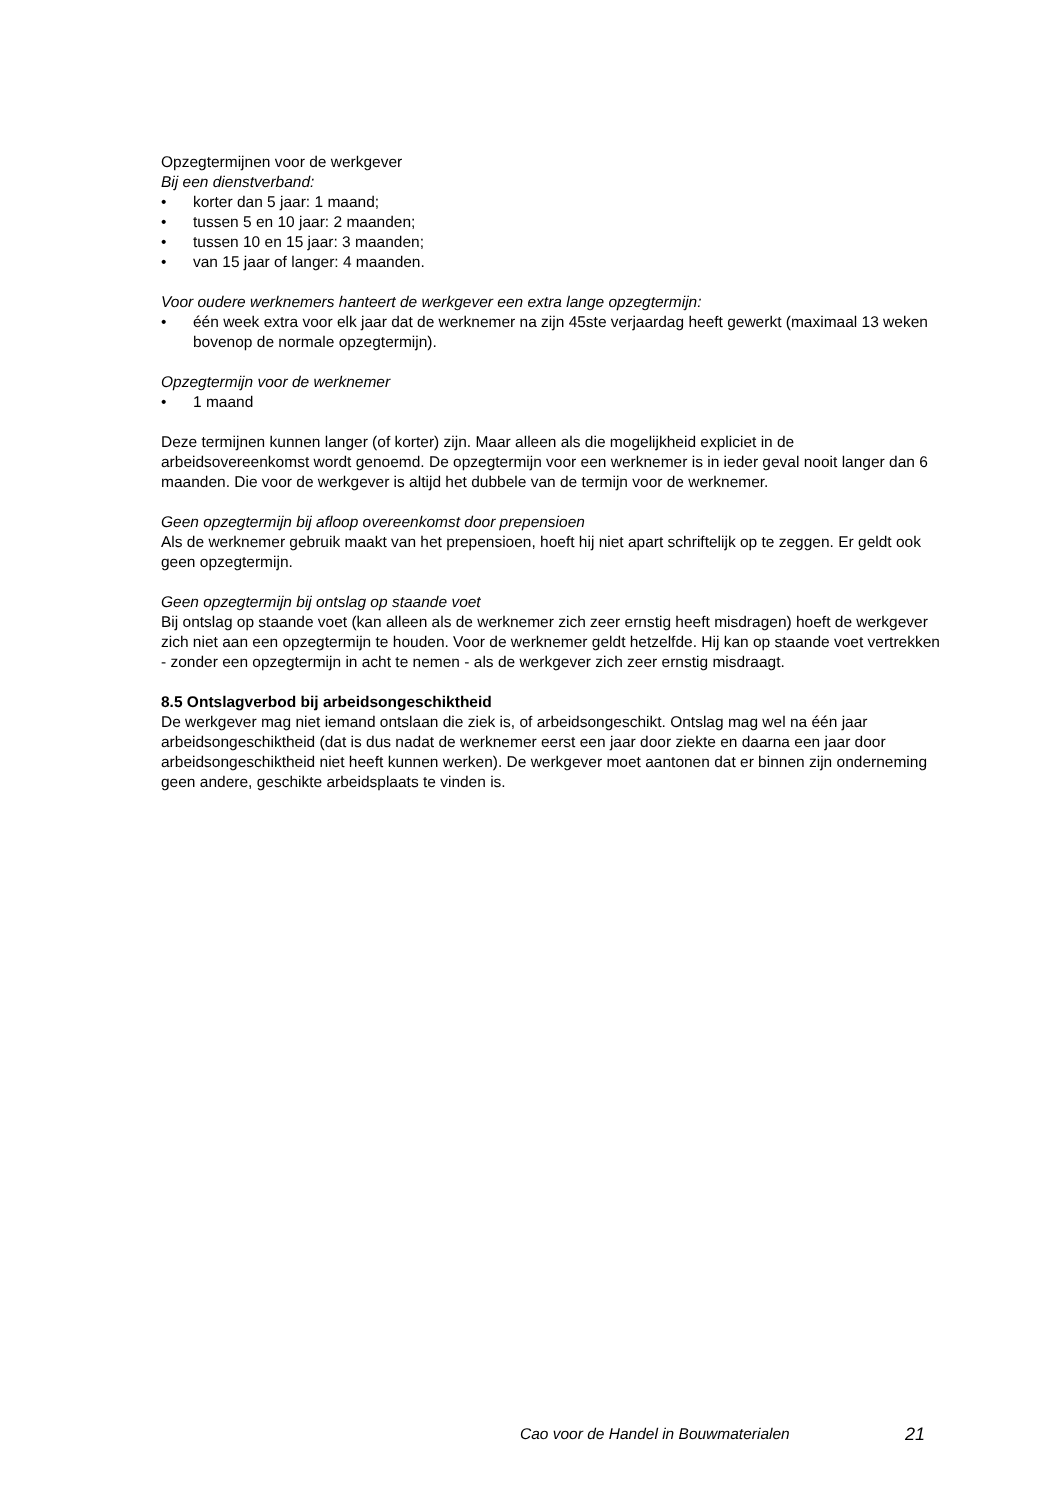Opzegtermijnen voor de werkgever
Bij een dienstverband:
• korter dan 5 jaar: 1 maand;
• tussen 5 en 10 jaar: 2 maanden;
• tussen 10 en 15 jaar: 3 maanden;
• van 15 jaar of langer: 4 maanden.
Voor oudere werknemers hanteert de werkgever een extra lange opzegtermijn:
• één week extra voor elk jaar dat de werknemer na zijn 45ste verjaardag heeft gewerkt (maximaal 13 weken bovenop de normale opzegtermijn).
Opzegtermijn voor de werknemer
• 1 maand
Deze termijnen kunnen langer (of korter) zijn. Maar alleen als die mogelijkheid expliciet in de arbeidsovereenkomst wordt genoemd. De opzegtermijn voor een werknemer is in ieder geval nooit langer dan 6 maanden. Die voor de werkgever is altijd het dubbele van de termijn voor de werknemer.
Geen opzegtermijn bij afloop overeenkomst door prepensioen
Als de werknemer gebruik maakt van het prepensioen, hoeft hij niet apart schriftelijk op te zeggen. Er geldt ook geen opzegtermijn.
Geen opzegtermijn bij ontslag op staande voet
Bij ontslag op staande voet (kan alleen als de werknemer zich zeer ernstig heeft misdragen) hoeft de werkgever zich niet aan een opzegtermijn te houden. Voor de werknemer geldt hetzelfde. Hij kan op staande voet vertrekken - zonder een opzegtermijn in acht te nemen - als de werkgever zich zeer ernstig misdraagt.
8.5 Ontslagverbod bij arbeidsongeschiktheid
De werkgever mag niet iemand ontslaan die ziek is, of arbeidsongeschikt. Ontslag mag wel na één jaar arbeidsongeschiktheid (dat is dus nadat de werknemer eerst een jaar door ziekte en daarna een jaar door arbeidsongeschiktheid niet heeft kunnen werken). De werkgever moet aantonen dat er binnen zijn onderneming geen andere, geschikte arbeidsplaats te vinden is.
Cao voor de Handel in Bouwmaterialen 21